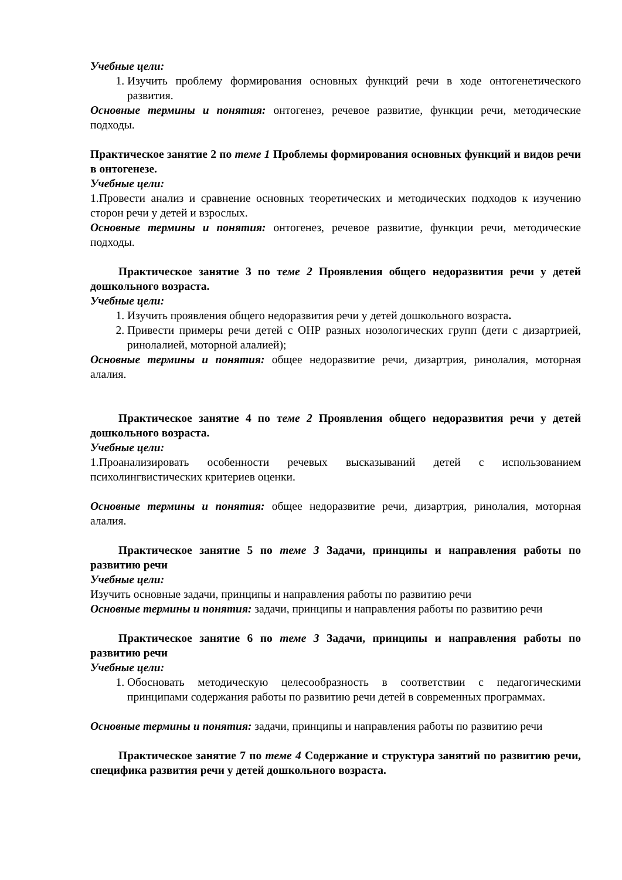Учебные цели:
1. Изучить проблему формирования основных функций речи в ходе онтогенетического развития.
Основные термины и понятия: онтогенез, речевое развитие, функции речи, методические подходы.
Практическое занятие 2 по теме 1 Проблемы формирования основных функций и видов речи в онтогенезе.
Учебные цели:
1.Провести анализ и сравнение основных теоретических и методических подходов к изучению сторон речи у детей и взрослых.
Основные термины и понятия: онтогенез, речевое развитие, функции речи, методические подходы.
Практическое занятие 3 по теме 2 Проявления общего недоразвития речи у детей дошкольного возраста.
Учебные цели:
1. Изучить проявления общего недоразвития речи у детей дошкольного возраста.
2. Привести примеры речи детей с ОНР разных нозологических групп (дети с дизартрией, ринолалией, моторной алалией);
Основные термины и понятия: общее недоразвитие речи, дизартрия, ринолалия, моторная алалия.
Практическое занятие 4 по теме 2 Проявления общего недоразвития речи у детей дошкольного возраста.
Учебные цели:
1.Проанализировать особенности речевых высказываний детей с использованием психолингвистических критериев оценки.
Основные термины и понятия: общее недоразвитие речи, дизартрия, ринолалия, моторная алалия.
Практическое занятие 5 по теме 3 Задачи, принципы и направления работы по развитию речи
Учебные цели:
Изучить основные задачи, принципы и направления работы по развитию речи
Основные термины и понятия: задачи, принципы и направления работы по развитию речи
Практическое занятие 6 по теме 3 Задачи, принципы и направления работы по развитию речи
Учебные цели:
1. Обосновать методическую целесообразность в соответствии с педагогическими принципами содержания работы по развитию речи детей в современных программах.
Основные термины и понятия: задачи, принципы и направления работы по развитию речи
Практическое занятие 7 по теме 4 Содержание и структура занятий по развитию речи, специфика развития речи у детей дошкольного возраста.